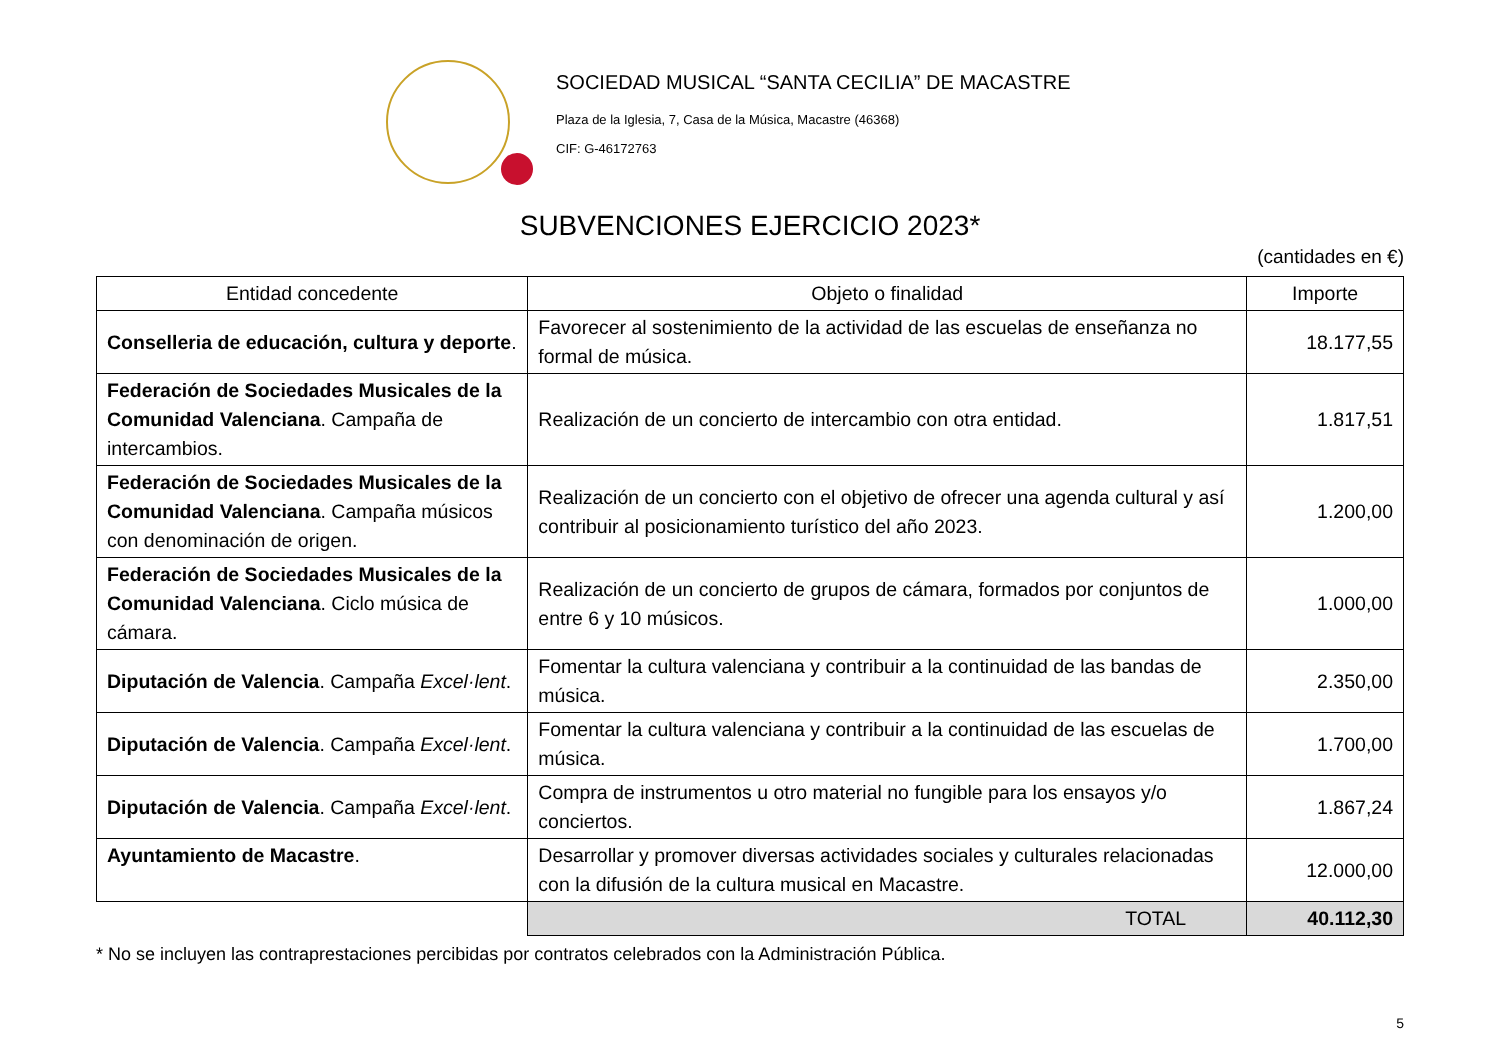SOCIEDAD MUSICAL “SANTA CECILIA” DE MACASTRE
Plaza de la Iglesia, 7, Casa de la Música, Macastre (46368)
CIF: G-46172763
SUBVENCIONES EJERCICIO 2023*
(cantidades en €)
| Entidad concedente | Objeto o finalidad | Importe |
| --- | --- | --- |
| Conselleria de educación, cultura y deporte . | Favorecer al sostenimiento de la actividad de las escuelas de enseñanza no formal de música. | 18.177,55 |
| Federación de Sociedades Musicales de la Comunidad Valenciana . Campaña de intercambios. | Realización de un concierto de intercambio con otra entidad. | 1.817,51 |
| Federación de Sociedades Musicales de la Comunidad Valenciana . Campaña músicos con denominación de origen. | Realización de un concierto con el objetivo de ofrecer una agenda cultural y así contribuir al posicionamiento turístico del año 2023. | 1.200,00 |
| Federación de Sociedades Musicales de la Comunidad Valenciana . Ciclo música de cámara. | Realización de un concierto de grupos de cámara, formados por conjuntos de entre 6 y 10 músicos. | 1.000,00 |
| Diputación de Valencia . Campaña Excel·lent . | Fomentar la cultura valenciana y contribuir a la continuidad de las bandas de música. | 2.350,00 |
| Diputación de Valencia . Campaña Excel·lent . | Fomentar la cultura valenciana y contribuir a la continuidad de las escuelas de música. | 1.700,00 |
| Diputación de Valencia . Campaña Excel·lent . | Compra de instrumentos u otro material no fungible para los ensayos y/o conciertos. | 1.867,24 |
| Ayuntamiento de Macastre . | Desarrollar y promover diversas actividades sociales y culturales relacionadas con la difusión de la cultura musical en Macastre. | 12.000,00 |
| | TOTAL | 40.112,30 |
* No se incluyen las contraprestaciones percibidas por contratos celebrados con la Administración Pública.
5